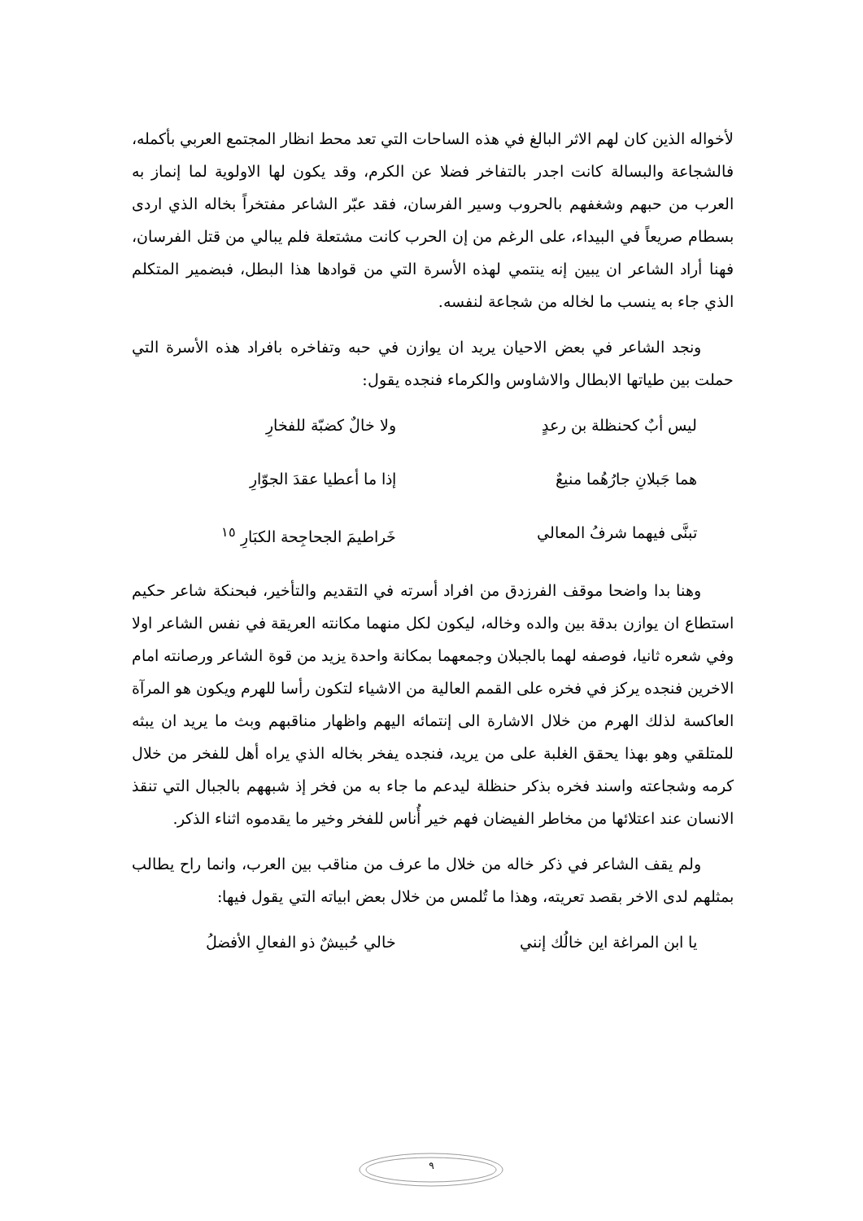لأخواله الذين كان لهم الاثر البالغ في هذه الساحات التي تعد محط انظار المجتمع العربي بأكمله، فالشجاعة والبسالة كانت اجدر بالتفاخر فضلا عن الكرم، وقد يكون لها الاولوية لما إنماز به العرب من حبهم وشغفهم بالحروب وسير الفرسان، فقد عبّر الشاعر مفتخراً بخاله الذي اردى بسطام صريعاً في البيداء، على الرغم من إن الحرب كانت مشتعلة فلم يبالي من قتل الفرسان، فهنا أراد الشاعر ان يبين إنه ينتمي لهذه الأسرة التي من قوادها هذا البطل، فبضمير المتكلم الذي جاء به ينسب ما لخاله من شجاعة لنفسه.
ونجد الشاعر في بعض الاحيان يريد ان يوازن في حبه وتفاخره بافراد هذه الأسرة التي حملت بين طياتها الابطال والاشاوس والكرماء فنجده يقول:
ليس أبٌ كحنظلة بن رعدٍ ولا خالٌ كضبّة للفخارِ
هما جَبلانِ جارُهُما منيعٌ إذا ما أعطيا عقدَ الجوّارِ
تبنَّى فيهما شرفُ المعالي خَراطيمَ الجحاجِحة الكبَارِ <sup>١٥</sup>
وهنا بدا واضحا موقف الفرزدق من افراد أسرته في التقديم والتأخير، فبحنكة شاعر حكيم استطاع ان يوازن بدقة بين والده وخاله، ليكون لكل منهما مكانته العريقة في نفس الشاعر اولا وفي شعره ثانيا، فوصفه لهما بالجبلان وجمعهما بمكانة واحدة يزيد من قوة الشاعر ورصانته امام الاخرين فنجده يركز في فخره على القمم العالية من الاشياء لتكون رأسا للهرم ويكون هو المرآة العاكسة لذلك الهرم من خلال الاشارة الى إنتمائه اليهم واظهار مناقبهم وبث ما يريد ان يبثه للمتلقي وهو بهذا يحقق الغلبة على من يريد، فنجده يفخر بخاله الذي يراه أهل للفخر من خلال كرمه وشجاعته واسند فخره بذكر حنظلة ليدعم ما جاء به من فخر إذ شبههم بالجبال التي تنقذ الانسان عند اعتلائها من مخاطر الفيضان فهم خير أُناس للفخر وخير ما يقدموه اثناء الذكر.
ولم يقف الشاعر في ذكر خاله من خلال ما عرف من مناقب بين العرب، وانما راح يطالب بمثلهم لدى الاخر بقصد تعريته، وهذا ما تُلمس من خلال بعض ابياته التي يقول فيها:
يا ابن المراغة اين خالُك إنني خالي حُبيشٌ ذو الفعالِ الأفضلُ
٩